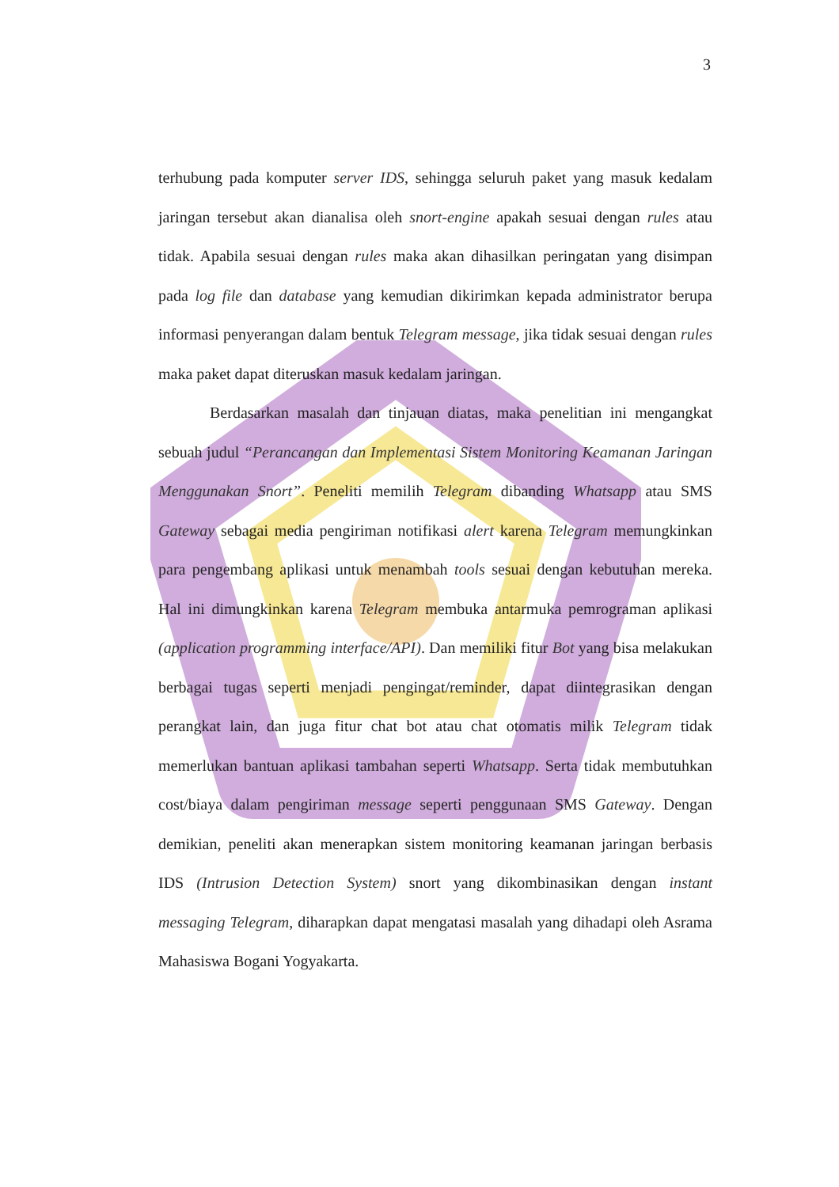3
terhubung pada komputer server IDS, sehingga seluruh paket yang masuk kedalam jaringan tersebut akan dianalisa oleh snort-engine apakah sesuai dengan rules atau tidak. Apabila sesuai dengan rules maka akan dihasilkan peringatan yang disimpan pada log file dan database yang kemudian dikirimkan kepada administrator berupa informasi penyerangan dalam bentuk Telegram message, jika tidak sesuai dengan rules maka paket dapat diteruskan masuk kedalam jaringan.
Berdasarkan masalah dan tinjauan diatas, maka penelitian ini mengangkat sebuah judul “Perancangan dan Implementasi Sistem Monitoring Keamanan Jaringan Menggunakan Snort”. Peneliti memilih Telegram dibanding Whatsapp atau SMS Gateway sebagai media pengiriman notifikasi alert karena Telegram memungkinkan para pengembang aplikasi untuk menambah tools sesuai dengan kebutuhan mereka. Hal ini dimungkinkan karena Telegram membuka antarmuka pemrograman aplikasi (application programming interface/API). Dan memiliki fitur Bot yang bisa melakukan berbagai tugas seperti menjadi pengingat/reminder, dapat diintegrasikan dengan perangkat lain, dan juga fitur chat bot atau chat otomatis milik Telegram tidak memerlukan bantuan aplikasi tambahan seperti Whatsapp. Serta tidak membutuhkan cost/biaya dalam pengiriman message seperti penggunaan SMS Gateway. Dengan demikian, peneliti akan menerapkan sistem monitoring keamanan jaringan berbasis IDS (Intrusion Detection System) snort yang dikombinasikan dengan instant messaging Telegram, diharapkan dapat mengatasi masalah yang dihadapi oleh Asrama Mahasiswa Bogani Yogyakarta.